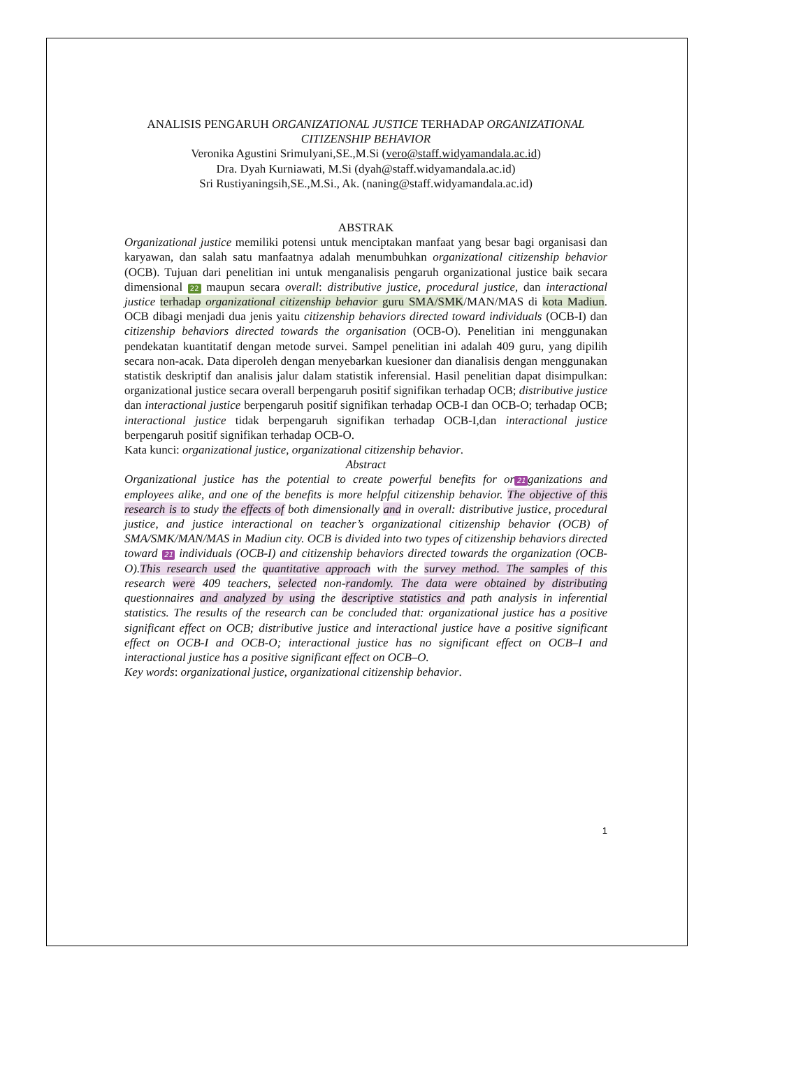ANALISIS PENGARUH ORGANIZATIONAL JUSTICE TERHADAP ORGANIZATIONAL CITIZENSHIP BEHAVIOR
Veronika Agustini Srimulyani,SE.,M.Si (vero@staff.widyamandala.ac.id)
Dra. Dyah Kurniawati, M.Si (dyah@staff.widyamandala.ac.id)
Sri Rustiyaningsih,SE.,M.Si., Ak. (naning@staff.widyamandala.ac.id)
ABSTRAK
Organizational justice memiliki potensi untuk menciptakan manfaat yang besar bagi organisasi dan karyawan, dan salah satu manfaatnya adalah menumbuhkan organizational citizenship behavior (OCB). Tujuan dari penelitian ini untuk menganalisis pengaruh organizational justice baik secara dimensional 22 maupun secara overall: distributive justice, procedural justice, dan interactional justice terhadap organizational citizenship behavior guru SMA/SMK/MAN/MAS di kota Madiun. OCB dibagi menjadi dua jenis yaitu citizenship behaviors directed toward individuals (OCB-I) dan citizenship behaviors directed towards the organisation (OCB-O). Penelitian ini menggunakan pendekatan kuantitatif dengan metode survei. Sampel penelitian ini adalah 409 guru, yang dipilih secara non-acak. Data diperoleh dengan menyebarkan kuesioner dan dianalisis dengan menggunakan statistik deskriptif dan analisis jalur dalam statistik inferensial. Hasil penelitian dapat disimpulkan: organizational justice secara overall berpengaruh positif signifikan terhadap OCB; distributive justice dan interactional justice berpengaruh positif signifikan terhadap OCB-I dan OCB-O; terhadap OCB; interactional justice tidak berpengaruh signifikan terhadap OCB-I,dan interactional justice berpengaruh positif signifikan terhadap OCB-O.
Kata kunci: organizational justice, organizational citizenship behavior.
Abstract
Organizational justice has the potential to create powerful benefits for or 21 ganizations and employees alike, and one of the benefits is more helpful citizenship behavior. The objective of this research is to study the effects of both dimensionally and in overall: distributive justice, procedural justice, and justice interactional on teacher’s organizational citizenship behavior (OCB) of SMA/SMK/MAN/MAS in Madiun city. OCB is divided into two types of citizenship behaviors directed toward 21 individuals (OCB-I) and citizenship behaviors directed towards the organization (OCB-O).This research used the quantitative approach with the survey method. The samples of this research were 409 teachers, selected non-randomly. The data were obtained by distributing questionnaires and analyzed by using the descriptive statistics and path analysis in inferential statistics. The results of the research can be concluded that: organizational justice has a positive significant effect on OCB; distributive justice and interactional justice have a positive significant effect on OCB-I and OCB-O; interactional justice has no significant effect on OCB–I and interactional justice has a positive significant effect on OCB–O.
Key words: organizational justice, organizational citizenship behavior.
1